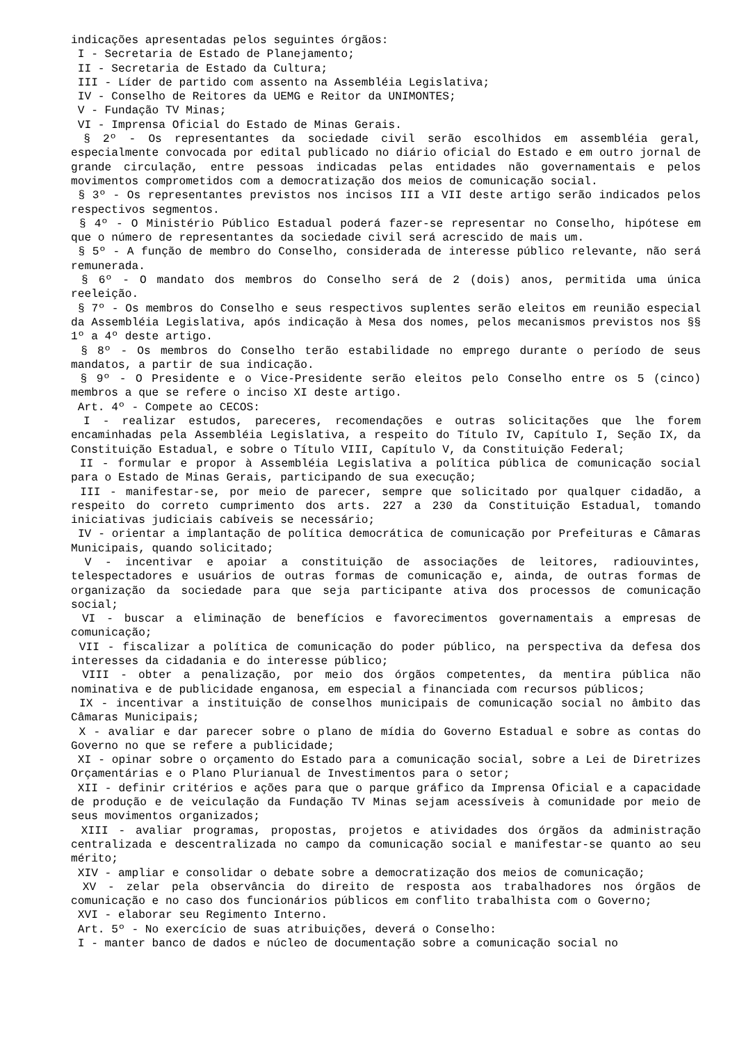indicações apresentadas pelos seguintes órgãos:
I - Secretaria de Estado de Planejamento;
II - Secretaria de Estado da Cultura;
III - Líder de partido com assento na Assembléia Legislativa;
IV - Conselho de Reitores da UEMG e Reitor da UNIMONTES;
V - Fundação TV Minas;
VI - Imprensa Oficial do Estado de Minas Gerais.
§ 2º - Os representantes da sociedade civil serão escolhidos em assembléia geral, especialmente convocada por edital publicado no diário oficial do Estado e em outro jornal de grande circulação, entre pessoas indicadas pelas entidades não governamentais e pelos movimentos comprometidos com a democratização dos meios de comunicação social.
§ 3º - Os representantes previstos nos incisos III a VII deste artigo serão indicados pelos respectivos segmentos.
§ 4º - O Ministério Público Estadual poderá fazer-se representar no Conselho, hipótese em que o número de representantes da sociedade civil será acrescido de mais um.
§ 5º - A função de membro do Conselho, considerada de interesse público relevante, não será remunerada.
§ 6º - O mandato dos membros do Conselho será de 2 (dois) anos, permitida uma única reeleição.
§ 7º - Os membros do Conselho e seus respectivos suplentes serão eleitos em reunião especial da Assembléia Legislativa, após indicação à Mesa dos nomes, pelos mecanismos previstos nos §§ 1º a 4º deste artigo.
§ 8º - Os membros do Conselho terão estabilidade no emprego durante o período de seus mandatos, a partir de sua indicação.
§ 9º - O Presidente e o Vice-Presidente serão eleitos pelo Conselho entre os 5 (cinco) membros a que se refere o inciso XI deste artigo.
Art. 4º - Compete ao CECOS:
I - realizar estudos, pareceres, recomendações e outras solicitações que lhe forem encaminhadas pela Assembléia Legislativa, a respeito do Título IV, Capítulo I, Seção IX, da Constituição Estadual, e sobre o Título VIII, Capítulo V, da Constituição Federal;
II - formular e propor à Assembléia Legislativa a política pública de comunicação social para o Estado de Minas Gerais, participando de sua execução;
III - manifestar-se, por meio de parecer, sempre que solicitado por qualquer cidadão, a respeito do correto cumprimento dos arts. 227 a 230 da Constituição Estadual, tomando iniciativas judiciais cabíveis se necessário;
IV - orientar a implantação de política democrática de comunicação por Prefeituras e Câmaras Municipais, quando solicitado;
V - incentivar e apoiar a constituição de associações de leitores, radiouvintes, telespectadores e usuários de outras formas de comunicação e, ainda, de outras formas de organização da sociedade para que seja participante ativa dos processos de comunicação social;
VI - buscar a eliminação de benefícios e favorecimentos governamentais a empresas de comunicação;
VII - fiscalizar a política de comunicação do poder público, na perspectiva da defesa dos interesses da cidadania e do interesse público;
VIII - obter a penalização, por meio dos órgãos competentes, da mentira pública não nominativa e de publicidade enganosa, em especial a financiada com recursos públicos;
IX - incentivar a instituição de conselhos municipais de comunicação social no âmbito das Câmaras Municipais;
X - avaliar e dar parecer sobre o plano de mídia do Governo Estadual e sobre as contas do Governo no que se refere a publicidade;
XI - opinar sobre o orçamento do Estado para a comunicação social, sobre a Lei de Diretrizes Orçamentárias e o Plano Plurianual de Investimentos para o setor;
XII - definir critérios e ações para que o parque gráfico da Imprensa Oficial e a capacidade de produção e de veiculação da Fundação TV Minas sejam acessíveis à comunidade por meio de seus movimentos organizados;
XIII - avaliar programas, propostas, projetos e atividades dos órgãos da administração centralizada e descentralizada no campo da comunicação social e manifestar-se quanto ao seu mérito;
XIV - ampliar e consolidar o debate sobre a democratização dos meios de comunicação;
XV - zelar pela observância do direito de resposta aos trabalhadores nos órgãos de comunicação e no caso dos funcionários públicos em conflito trabalhista com o Governo;
XVI - elaborar seu Regimento Interno.
Art. 5º - No exercício de suas atribuições, deverá o Conselho:
I - manter banco de dados e núcleo de documentação sobre a comunicação social no